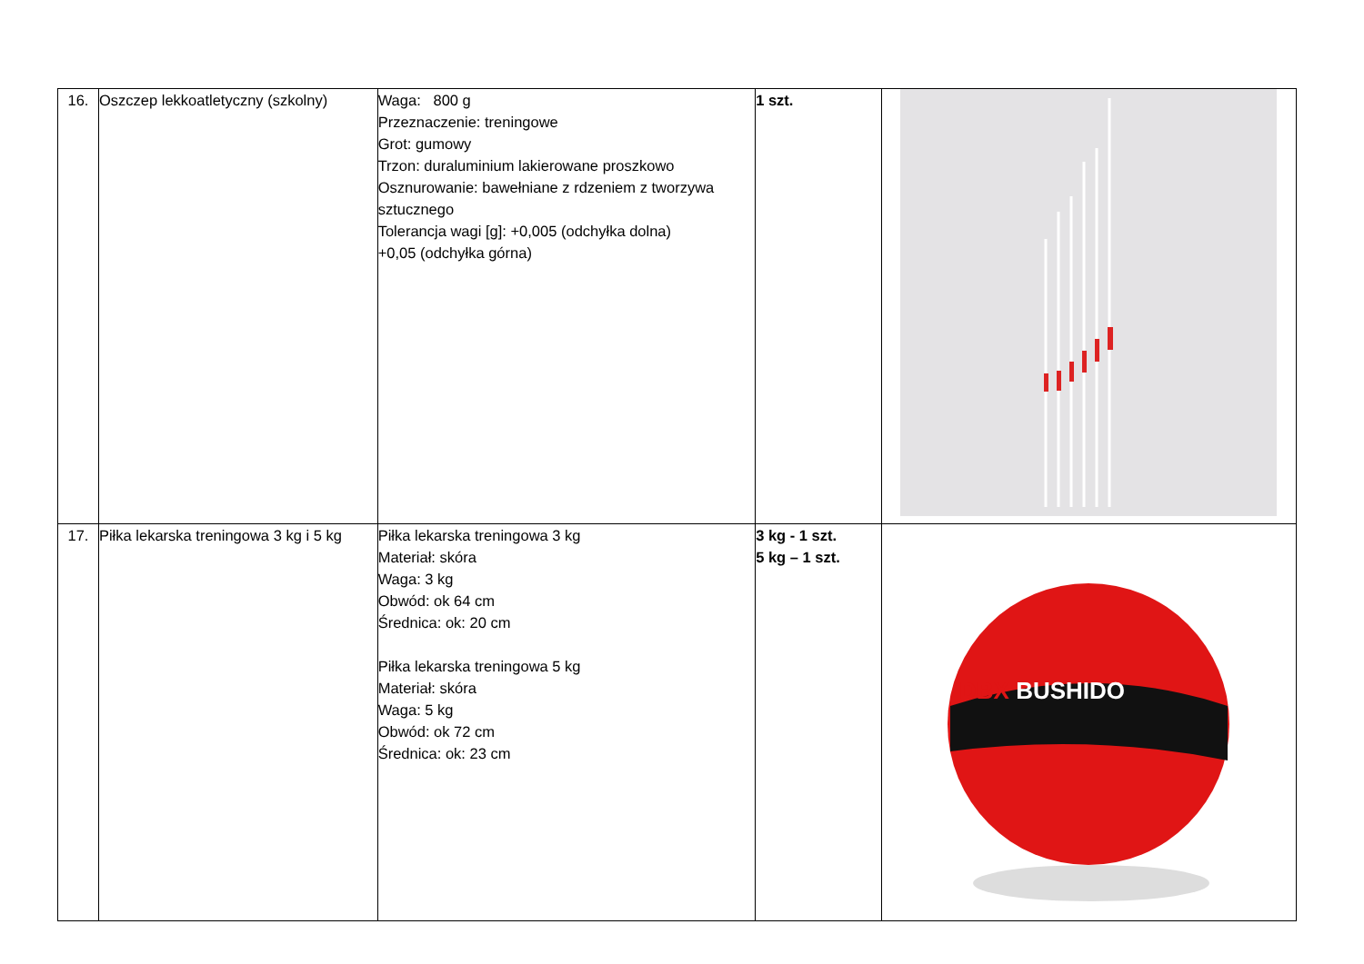| 16. | Oszczep lekkoatletyczny (szkolny) | Waga: 800 g Przeznaczenie: treningowe Grot: gumowy Trzon: duraluminium lakierowane proszkowo Osznurowanie: bawełniane z rdzeniem z tworzywa sztucznego Tolerancja wagi [g]: +0,005 (odchyłka dolna) +0,05 (odchyłka górna) | 1 szt. | |
| 17. | Piłka lekarska treningowa 3 kg i 5 kg | Piłka lekarska treningowa 3 kg Materiał: skóra Waga: 3 kg Obwód: ok 64 cm Średnica: ok: 20 cm Piłka lekarska treningowa 5 kg Materiał: skóra Waga: 5 kg Obwód: ok 72 cm Średnica: ok: 23 cm | 3 kg - 1 szt. 5 kg – 1 szt. | DBX BUSHIDO |